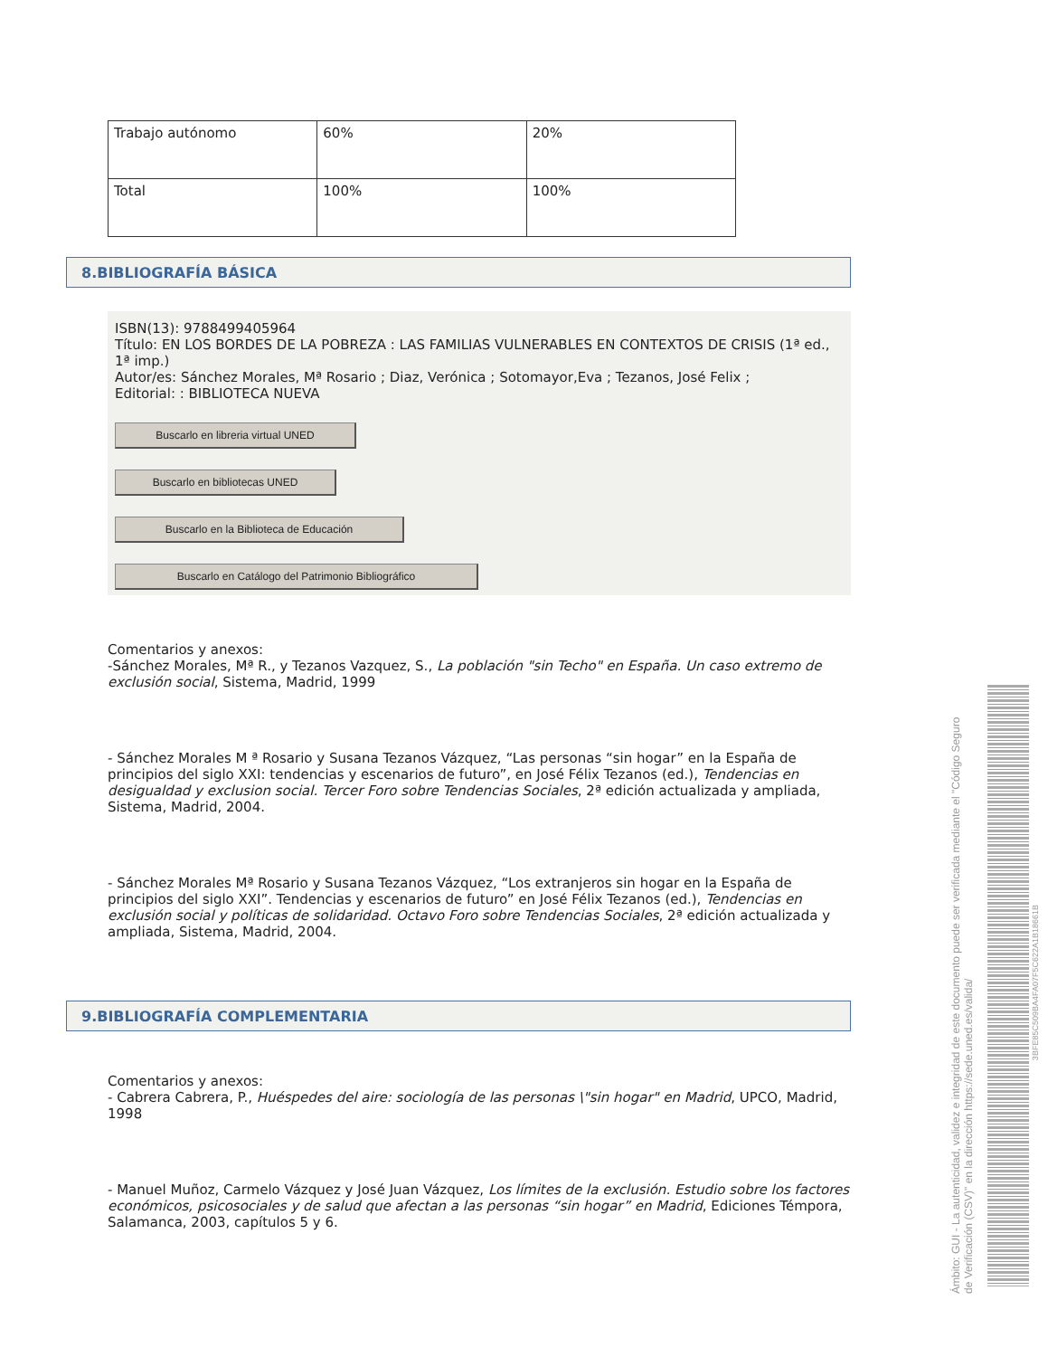| Trabajo autónomo | 60% | 20% |
| Total | 100% | 100% |
8.BIBLIOGRAFÍA BÁSICA
ISBN(13): 9788499405964
Título: EN LOS BORDES DE LA POBREZA : LAS FAMILIAS VULNERABLES EN CONTEXTOS DE CRISIS (1ª ed., 1ª imp.)
Autor/es: Sánchez Morales, Mª Rosario ; Diaz, Verónica ; Sotomayor,Eva ; Tezanos, José Felix ;
Editorial: : BIBLIOTECA NUEVA
Buscarlo en libreria virtual UNED
Buscarlo en bibliotecas UNED
Buscarlo en la Biblioteca de Educación
Buscarlo en Catálogo del Patrimonio Bibliográfico
Comentarios y anexos:
-Sánchez Morales, Mª R., y Tezanos Vazquez, S., La población "sin Techo" en España. Un caso extremo de exclusión social, Sistema, Madrid, 1999
- Sánchez Morales M ª Rosario y Susana Tezanos Vázquez, “Las personas “sin hogar” en la España de principios del siglo XXI: tendencias y escenarios de futuro”, en José Félix Tezanos (ed.), Tendencias en desigualdad y exclusion social. Tercer Foro sobre Tendencias Sociales, 2ª edición actualizada y ampliada, Sistema, Madrid, 2004.
- Sánchez Morales Mª Rosario y Susana Tezanos Vázquez, “Los extranjeros sin hogar en la España de principios del siglo XXI”. Tendencias y escenarios de futuro” en José Félix Tezanos (ed.), Tendencias en exclusión social y políticas de solidaridad. Octavo Foro sobre Tendencias Sociales, 2ª edición actualizada y ampliada, Sistema, Madrid, 2004.
9.BIBLIOGRAFÍA COMPLEMENTARIA
Comentarios y anexos:
- Cabrera Cabrera, P., Huéspedes del aire: sociología de las personas \"sin hogar" en Madrid, UPCO, Madrid, 1998
- Manuel Muñoz, Carmelo Vázquez y José Juan Vázquez, Los límites de la exclusión. Estudio sobre los factores económicos, psicosociales y de salud que afectan a las personas “sin hogar” en Madrid, Ediciones Témpora, Salamanca, 2003, capítulos 5 y 6.
Ámbito: GUI - La autenticidad, validez e integridad de este documento puede ser verificada mediante el "Código Seguro de Verificación (CSV)" en la dirección https://sede.uned.es/valida/
3BFE85C509BA4FA07F5C622A1B18661B